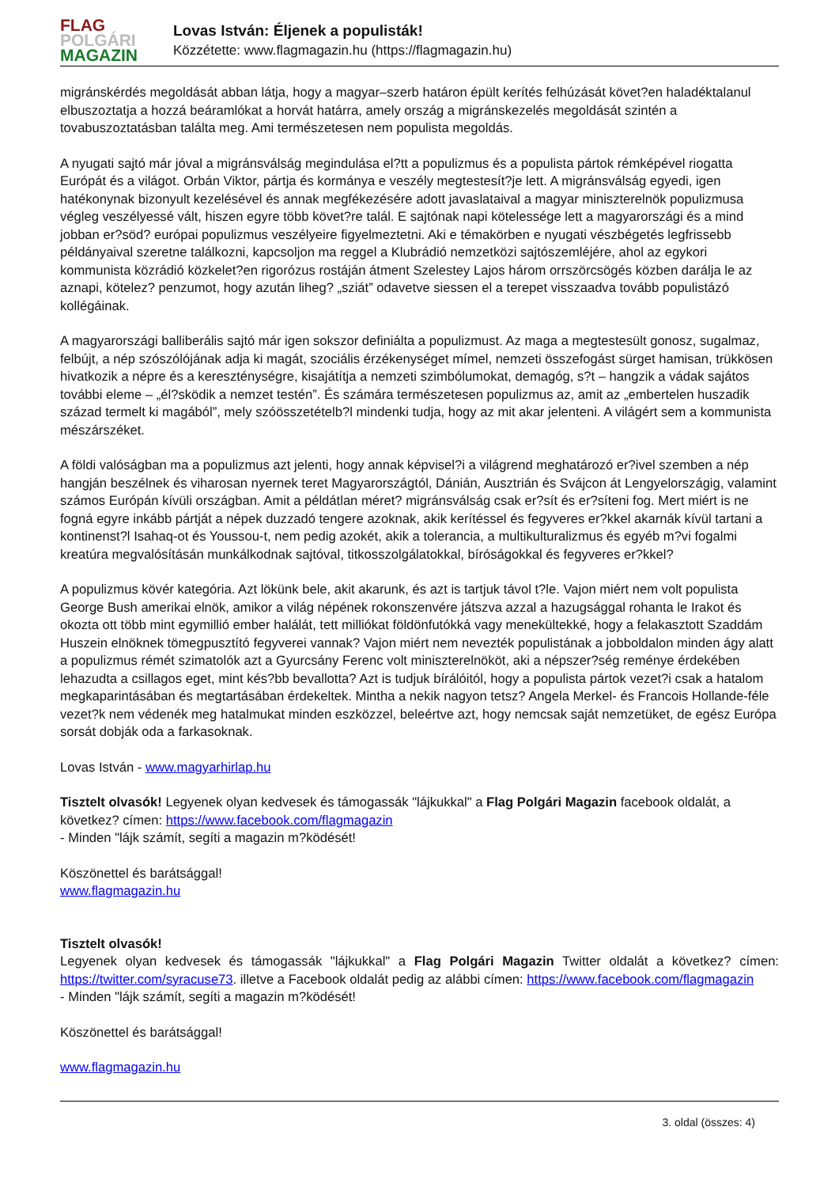FLAG
POLGÁRI
MAGAZIN
Lovas István: Éljenek a populisták!
Közzétette: www.flagmagazin.hu (https://flagmagazin.hu)
migránskérdés megoldását abban látja, hogy a magyar–szerb határon épült kerítés felhúzását követ?en haladéktalanul elbuszoztatja a hozzá beáramlókat a horvát határra, amely ország a migránskezelés megoldását szintén a tovabuszoztatásban találta meg. Ami természetesen nem populista megoldás.
A nyugati sajtó már jóval a migránsválság megindulása el?tt a populizmus és a populista pártok rémképével riogatta Európát és a világot. Orbán Viktor, pártja és kormánya e veszély megtestesít?je lett. A migránsválság egyedi, igen hatékonynak bizonyult kezelésével és annak megfékezésére adott javaslataival a magyar miniszterelnök populizmusa végleg veszélyessé vált, hiszen egyre több követ?re talál. E sajtónak napi kötelessége lett a magyarországi és a mind jobban er?söd? európai populizmus veszélyeire figyelmeztetni. Aki e témakörben e nyugati vészbégetés legfrissebb példányaival szeretne találkozni, kapcsoljon ma reggel a Klubrádió nemzetközi sajtószemléjére, ahol az egykori kommunista közrádió közkelet?en rigorózus rostáján átment Szelestey Lajos három orrszörcsögés közben darálja le az aznapi, kötelez? penzumot, hogy azután liheg? „sziát” odavetve siessen el a terepet visszaadva tovább populistázó kollégáinak.
A magyarországi balliberális sajtó már igen sokszor definiálta a populizmust. Az maga a megtestesült gonosz, sugalmaz, felbújt, a nép szószólójának adja ki magát, szociális érzékenységet mímel, nemzeti összefogást sürget hamisan, trükkösen hivatkozik a népre és a kereszténységre, kisajátítja a nemzeti szimbólumokat, demagóg, s?t – hangzik a vádak sajátos további eleme – „él?sködik a nemzet testén”. És számára természetesen populizmus az, amit az „embertelen huszadik század termelt ki magából”, mely szóösszetételb?l mindenki tudja, hogy az mit akar jelenteni. A világért sem a kommunista mészárszéket.
A földi valóságban ma a populizmus azt jelenti, hogy annak képvisel?i a világrend meghatározó er?ivel szemben a nép hangján beszélnek és viharosan nyernek teret Magyarországtól, Dánián, Ausztrián és Svájcon át Lengyelországig, valamint számos Európán kívüli országban. Amit a példátlan méret? migránsválság csak er?sít és er?síteni fog. Mert miért is ne fogná egyre inkább pártját a népek duzzadó tengere azoknak, akik kerítéssel és fegyveres er?kkel akarnák kívül tartani a kontinenst?l Isahaq-ot és Youssou-t, nem pedig azokét, akik a tolerancia, a multikulturalizmus és egyéb m?vi fogalmi kreatúra megvalósításán munkálkodnak sajtóval, titkosszolgálatokkal, bíróságokkal és fegyveres er?kkel?
A populizmus kövér kategória. Azt lökünk bele, akit akarunk, és azt is tartjuk távol t?le. Vajon miért nem volt populista George Bush amerikai elnök, amikor a világ népének rokonszenvére játszva azzal a hazugsággal rohanta le Irakot és okozta ott több mint egymillió ember halálát, tett milliókat földönfutókká vagy menekültekké, hogy a felakasztott Szaddám Huszein elnöknek tömegpusztító fegyverei vannak? Vajon miért nem nevezték populistának a jobboldalon minden ágy alatt a populizmus rémét szimatolók azt a Gyurcsány Ferenc volt miniszterelnököt, aki a népszer?ség reménye érdekében lehazudta a csillagos eget, mint kés?bb bevallotta? Azt is tudjuk bírálóitól, hogy a populista pártok vezet?i csak a hatalom megkaparintásában és megtartásában érdekeltek. Mintha a nekik nagyon tetsz? Angela Merkel- és Francois Hollande-féle vezet?k nem védenék meg hatalmukat minden eszközzel, beleértve azt, hogy nemcsak saját nemzetüket, de egész Európa sorsát dobják oda a farkasoknak.
Lovas István - www.magyarhirlap.hu
Tisztelt olvasók! Legyenek olyan kedvesek és támogassák "lájkukkal" a Flag Polgári Magazin facebook oldalát, a következ? címen: https://www.facebook.com/flagmagazin
- Minden "lájk számít, segíti a magazin m?ködését!
Köszönettel és barátsággal!
www.flagmagazin.hu
Tisztelt olvasók!
Legyenek olyan kedvesek és támogassák "lájkukkal" a Flag Polgári Magazin Twitter oldalát a következ? címen: https://twitter.com/syracuse73. illetve a Facebook oldalát pedig az alábbi címen: https://www.facebook.com/flagmagazin
- Minden "lájk számít, segíti a magazin m?ködését!
Köszönettel és barátsággal!
www.flagmagazin.hu
3. oldal (összes: 4)